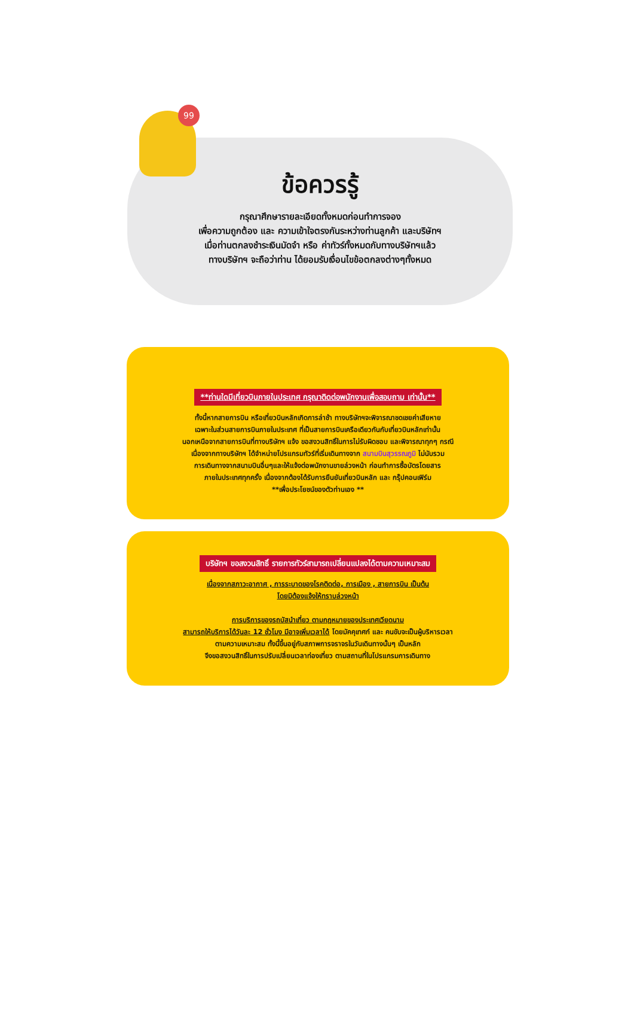99
ข้อควรรู้
กรุณาศึกษารายละเอียดทั้งหมดก่อนทำการจอง
เพื่อความถูกต้อง และ ความเข้าใจตรงกันระหว่างท่านลูกค้า และบริษัทฯ
เมื่อท่านตกลงชำระเงินมัดจำ หรือ ค่าทัวร์ทั้งหมดกับทางบริษัทฯแล้ว
ทางบริษัทฯ จะถือว่าท่าน ได้ยอมรับเงื่อนไขข้อตกลงต่างๆทั้งหมด
**ท่านใดมีเที่ยวบินภายในประเทศ กรุณาติดต่อพนักงานเพื่อสอบถาม เท่านั้น**
ทั้งนี้หากสายการบิน หรือเที่ยวบินหลักเกิดการล่าช้า ทางบริษัทฯจะพิจารณาชดเชยค่าเสียหาย
เฉพาะในส่วนสายการบินภายในประเทศ ที่เป็นสายการบินเครือเดียวกันกับเที่ยวบินหลักเท่านั้น
นอกเหนือจากสายการบินที่ทางบริษัทฯ แจ้ง ขอสงวนสิทธิ์ในการไม่รับผิดชอบ และพิจารณาทุกๆ กรณี
เนื่องจากทางบริษัทฯ ได้จำหน่ายโปรแกรมทัวร์ที่เริ่มเดินทางจาก สนามบินสุวรรณภูมิ ไม่นับรวม
การเดินทางจากสนามบินอื่นๆและให้แจ้งต่อพนักงานขายล่วงหน้า ก่อนทำการซื้อบัตรโดยสาร
ภายในประเทศทุกครั้ง เนื่องจากต้องได้รับการยืนยันเที่ยวบินหลัก และ กรุ๊ปคอนเฟิร์ม
**เพื่อประโยชน์ของตัวท่านเอง **
บริษัทฯ ขอสงวนสิทธิ์ รายการทัวร์สามารถเปลี่ยนแปลงได้ตามความเหมาะสม
เนื่องจากสภาวะอากาศ , การระบาดของโรคติดต่อ, การเมือง , สายการบิน เป็นต้น
โดยมิต้องแจ้งให้ทราบล่วงหน้า
การบริการของรถบัสนำเที่ยว ตามกฎหมายของประเทศเวียดนาม
สามารถให้บริการได้วันละ 12 ชั่วโมง มีอาจเพิ่มเวลาได้ โดยมัคคุเทศก์ และ คนขับจะเป็นผู้บริหารเวลา
ตามความเหมาะสม ทั้งนี้ขึ้นอยู่กับสภาพการจราจรในวันเดินทางนั้นๆ เป็นหลัก
จึงขอสงวนสิทธิ์ในการปรับเปลี่ยนเวลาท่องเที่ยว ตามสถานที่ในโปรแกรมการเดินทาง